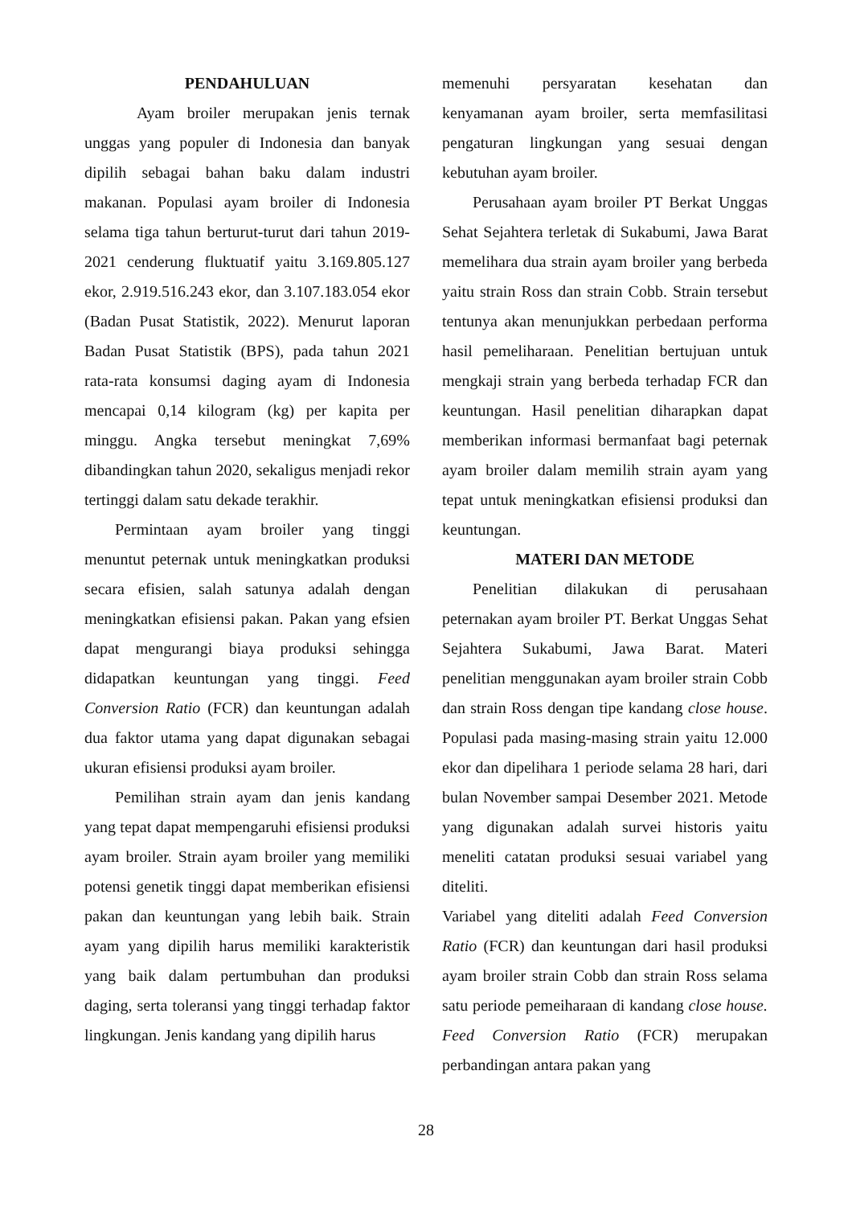PENDAHULUAN
Ayam broiler merupakan jenis ternak unggas yang populer di Indonesia dan banyak dipilih sebagai bahan baku dalam industri makanan. Populasi ayam broiler di Indonesia selama tiga tahun berturut-turut dari tahun 2019-2021 cenderung fluktuatif yaitu 3.169.805.127 ekor, 2.919.516.243 ekor, dan 3.107.183.054 ekor (Badan Pusat Statistik, 2022). Menurut laporan Badan Pusat Statistik (BPS), pada tahun 2021 rata-rata konsumsi daging ayam di Indonesia mencapai 0,14 kilogram (kg) per kapita per minggu. Angka tersebut meningkat 7,69% dibandingkan tahun 2020, sekaligus menjadi rekor tertinggi dalam satu dekade terakhir.
Permintaan ayam broiler yang tinggi menuntut peternak untuk meningkatkan produksi secara efisien, salah satunya adalah dengan meningkatkan efisiensi pakan. Pakan yang efsien dapat mengurangi biaya produksi sehingga didapatkan keuntungan yang tinggi. Feed Conversion Ratio (FCR) dan keuntungan adalah dua faktor utama yang dapat digunakan sebagai ukuran efisiensi produksi ayam broiler.
Pemilihan strain ayam dan jenis kandang yang tepat dapat mempengaruhi efisiensi produksi ayam broiler. Strain ayam broiler yang memiliki potensi genetik tinggi dapat memberikan efisiensi pakan dan keuntungan yang lebih baik. Strain ayam yang dipilih harus memiliki karakteristik yang baik dalam pertumbuhan dan produksi daging, serta toleransi yang tinggi terhadap faktor lingkungan. Jenis kandang yang dipilih harus
memenuhi persyaratan kesehatan dan kenyamanan ayam broiler, serta memfasilitasi pengaturan lingkungan yang sesuai dengan kebutuhan ayam broiler.
Perusahaan ayam broiler PT Berkat Unggas Sehat Sejahtera terletak di Sukabumi, Jawa Barat memelihara dua strain ayam broiler yang berbeda yaitu strain Ross dan strain Cobb. Strain tersebut tentunya akan menunjukkan perbedaan performa hasil pemeliharaan. Penelitian bertujuan untuk mengkaji strain yang berbeda terhadap FCR dan keuntungan. Hasil penelitian diharapkan dapat memberikan informasi bermanfaat bagi peternak ayam broiler dalam memilih strain ayam yang tepat untuk meningkatkan efisiensi produksi dan keuntungan.
MATERI DAN METODE
Penelitian dilakukan di perusahaan peternakan ayam broiler PT. Berkat Unggas Sehat Sejahtera Sukabumi, Jawa Barat. Materi penelitian menggunakan ayam broiler strain Cobb dan strain Ross dengan tipe kandang close house. Populasi pada masing-masing strain yaitu 12.000 ekor dan dipelihara 1 periode selama 28 hari, dari bulan November sampai Desember 2021. Metode yang digunakan adalah survei historis yaitu meneliti catatan produksi sesuai variabel yang diteliti.
Variabel yang diteliti adalah Feed Conversion Ratio (FCR) dan keuntungan dari hasil produksi ayam broiler strain Cobb dan strain Ross selama satu periode pemeiharaan di kandang close house. Feed Conversion Ratio (FCR) merupakan perbandingan antara pakan yang
28